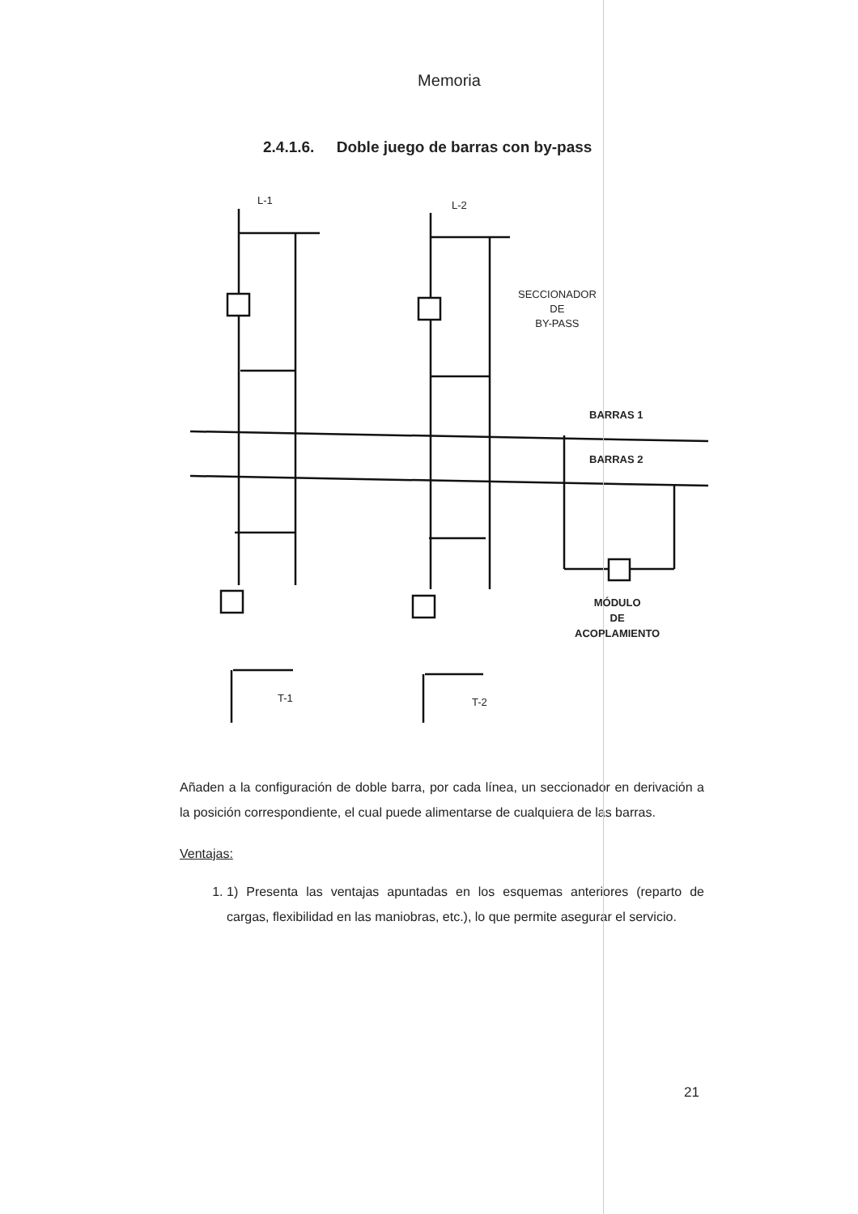Memoria
2.4.1.6. Doble juego de barras con by-pass
L-1 L-2
SECCIONADOR
DE
BY-PASS
BARRAS 1
BARRAS 2
MÓDULO
DE
ACOPLAMIENTO
T-1 T-2
Añaden a la configuración de doble barra, por cada línea, un seccionador en derivación a la posición correspondiente, el cual puede alimentarse de cualquiera de las barras.
Ventajas:
1. 1) Presenta las ventajas apuntadas en los esquemas anteriores (reparto de cargas, flexibilidad en las maniobras, etc.), lo que permite asegurar el servicio.
21